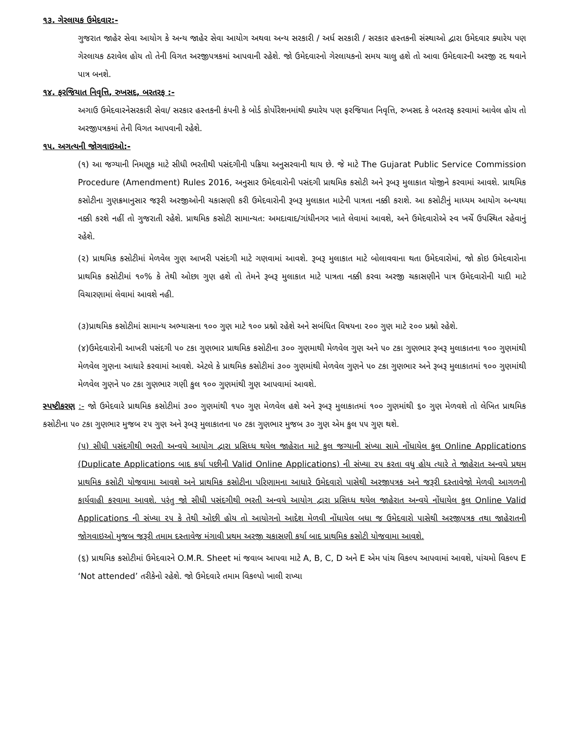૧૩. ગેરલાયક ઉમેદવાર:-
ગુજરાત જાહેર સેવા આયોગ કે અન્ય જાહેર સેવા આયોગ અથવા અન્ય સરકારી / અર્ધ સરકારી / સરકાર હસ્તકની સંસ્થાઓ દ્વારા ઉમેદવાર ક્યારેય પણ ગેરલાયક ઠરાવેલ હોય તો તેની વિગત અરજીપત્રકમાં આપવાની રહેશે. જો ઉમેદવારનો ગેરલાયકનો સમય ચાલુ હશે તો આવા ઉમેદવારની અરજી રદ થવાને પાત્ર બનશે.
૧૪. ફરજિયાત નિવૃત્તિ, રુખસદ, બરતરફ :-
અગાઉ ઉમેદવારનેસરકારી સેવા/ સરકાર હસ્તકની કંપની કે બોર્ડ કોર્પોરેશનમાંથી ક્યારેય પણ ફરજિયાત નિવૃત્તિ, રુખસદ કે બરતરફ કરવામાં આવેલ હોય તો અરજીપત્રકમાં તેની વિગત આપવાની રહેશે.
૧૫. અગત્યની જોગવાઇઓ:-
(૧) આ જગ્યાની નિમણૂક માટે સીધી ભરતીથી પસંદગીની પક્રિયા અનુસરવાની થાય છે. જે માટે The Gujarat Public Service Commission Procedure (Amendment) Rules 2016, અનુસાર ઉમેદવારોની પસંદગી પ્રાથમિક કસોટી અને રૂબરૂ મુલાકાત યોજીને કરવામાં આવશે. પ્રાથમિક કસોટીના ગુણક્રમાનુસાર જરૂરી અરજીઓની ચકાસણી કરી ઉમેદવારોની રૂબરૂ મુલાકાત માટેની પાત્રતા નક્કી કરાશે. આ કસોટીનું માધ્યમ આયોગ અન્યથા નક્કી કરશે નહીં તો ગુજરાતી રહેશે. પ્રાથમિક કસોટી સામાન્યત: અમદાવાદ/ગાંધીનગર ખાતે લેવામાં આવશે, અને ઉમેદવારોએ સ્વ ખર્ચે ઉપસ્થિત રહેવાનું રહેશે.
(૨) પ્રાથમિક કસોટીમાં મેળવેલ ગુણ આખરી પસંદગી માટે ગણવામાં આવશે. રૂબરૂ મુલાકાત માટે બોલાવવાના થતા ઉમેદવારોમાં, જો કોઇ ઉમેદવારોના પ્રાથમિક કસોટીમાં ૧૦% કે તેથી ઓછા ગુણ હશે તો તેમને રૂબરૂ મુલાકાત માટે પાત્રતા નક્કી કરવા અરજી ચકાસણીને પાત્ર ઉમેદવારોની યાદી માટે વિચારણામાં લેવામાં આવશે નહી.
(૩)પ્રાથમિક કસોટીમાં સામાન્ય અભ્યાસના ૧૦૦ ગુણ માટે ૧૦૦ પ્રશ્નો રહેશે અને સબંધિત વિષયના ૨૦૦ ગુણ માટે ૨૦૦ પ્રશ્નો રહેશે.
(૪)ઉમેદવારોની આખરી પસંદગી ૫૦ ટકા ગુણભાર પ્રાથમિક કસોટીના ૩૦૦ ગુણમાથી મેળવેલ ગુણ અને ૫૦ ટકા ગુણભાર રૂબરૂ મુલાકાતના ૧૦૦ ગુણમાંથી મેળવેલ ગુણના આધારે કરવામાં આવશે. એટલે કે પ્રાથમિક કસોટીમાં ૩૦૦ ગુણમાંથી મેળવેલ ગુણને ૫૦ ટકા ગુણભાર અને રૂબરૂ મુલાકાતમાં ૧૦૦ ગુણમાંથી મેળવેલ ગુણને ૫૦ ટકા ગુણભાર ગણી કુલ ૧૦૦ ગુણમાંથી ગુણ આપવામાં આવશે.
સ્પષ્ટીકરણ :- જો ઉમેદવારે પ્રાથમિક કસોટીમાં ૩૦૦ ગુણમાંથી ૧૫૦ ગુણ મેળવેલ હશે અને રૂબરૂ મુલાકાતમાં ૧૦૦ ગુણમાંથી ૬૦ ગુણ મેળવશે તો લેખિત પ્રાથમિક કસોટીના ૫૦ ટકા ગુણભાર મુજબ ૨૫ ગુણ અને રૂબરૂ મુલાકાતના ૫૦ ટકા ગુણભાર મુજબ ૩૦ ગુણ એમ કુલ ૫૫ ગુણ થશે.
(૫) સીધી પસંદગીથી ભરતી અન્વયે આયોગ દ્વારા પ્રસિધ્ધ થયેલ જાહેરાત માટે કુલ જગ્યાની સંખ્યા સામે નોંધાયેલ કુલ Online Applications (Duplicate Applications બાદ કર્યા પછીની Valid Online Applications) ની સંખ્યા ૨૫ કરતા વધુ હોય ત્યારે તે જાહેરાત અન્વયે પ્રથમ પ્રાથમિક કસોટી યોજવામા આવશે અને પ્રાથમિક કસોટીના પરિણામના આધારે ઉમેદવારો પાસેથી અરજીપત્રક અને જરૂરી દસ્તાવેજો મેળવી આગળની કાર્યવાહી કરવામા આવશે. પરંતુ જો સીધી પસંદગીથી ભરતી અન્વયે આયોગ દ્વારા પ્રસિધ્ધ થયેલ જાહેરાત અન્વયે નોંધાયેલ કુલ Online Valid Applications ની સંખ્યા ૨૫ કે તેથી ઓછી હોય તો આયોગનો આદેશ મેળવી નોંધાયેલ બધા જ ઉમેદવારો પાસેથી અરજીપત્રક તથા જાહેરાતની જોગવાઇઓ મુજબ જરૂરી તમામ દસ્તાવેજ મંગાવી પ્રથમ અરજી ચકાસણી કર્યા બાદ પ્રાથમિક કસોટી યોજવામા આવશે.
(૬) પ્રાથમિક કસોટીમાં ઉમેદવારને O.M.R. Sheet માં જવાબ આપવા માટે A, B, C, D અને E એમ પાંચ વિકલ્પ આપવામાં આવશે, પાંચમો વિકલ્પ E ‘Not attended’ તરીકેનો રહેશે. જો ઉમેદવારે તમામ વિકલ્પો ખાલી રાખ્યા